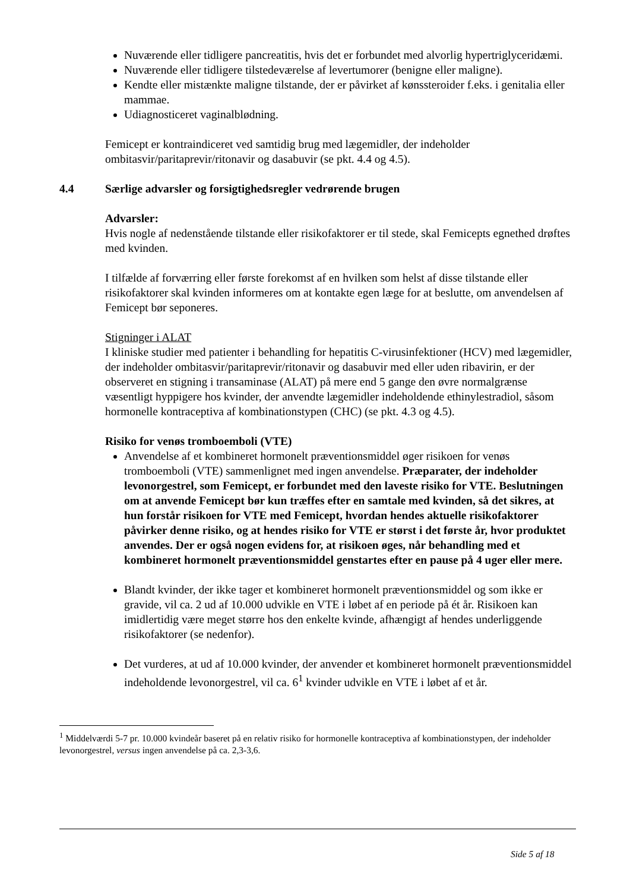Nuværende eller tidligere pancreatitis, hvis det er forbundet med alvorlig hypertriglyceridæmi.
Nuværende eller tidligere tilstedeværelse af levertumorer (benigne eller maligne).
Kendte eller mistænkte maligne tilstande, der er påvirket af kønssteroider f.eks. i genitalia eller mammae.
Udiagnosticeret vaginalblødning.
Femicept er kontraindiceret ved samtidig brug med lægemidler, der indeholder ombitasvir/paritaprevir/ritonavir og dasabuvir (se pkt. 4.4 og 4.5).
4.4 Særlige advarsler og forsigtighedsregler vedrørende brugen
Advarsler:
Hvis nogle af nedenstående tilstande eller risikofaktorer er til stede, skal Femicepts egnethed drøftes med kvinden.
I tilfælde af forværring eller første forekomst af en hvilken som helst af disse tilstande eller risikofaktorer skal kvinden informeres om at kontakte egen læge for at beslutte, om anvendelsen af Femicept bør seponeres.
Stigninger i ALAT
I kliniske studier med patienter i behandling for hepatitis C-virusinfektioner (HCV) med lægemidler, der indeholder ombitasvir/paritaprevir/ritonavir og dasabuvir med eller uden ribavirin, er der observeret en stigning i transaminase (ALAT) på mere end 5 gange den øvre normalgrænse væsentligt hyppigere hos kvinder, der anvendte lægemidler indeholdende ethinylestradiol, såsom hormonelle kontraceptiva af kombinationstypen (CHC) (se pkt. 4.3 og 4.5).
Risiko for venøs tromboemboli (VTE)
Anvendelse af et kombineret hormonelt præventionsmiddel øger risikoen for venøs tromboemboli (VTE) sammenlignet med ingen anvendelse. Præparater, der indeholder levonorgestrel, som Femicept, er forbundet med den laveste risiko for VTE. Beslutningen om at anvende Femicept bør kun træffes efter en samtale med kvinden, så det sikres, at hun forstår risikoen for VTE med Femicept, hvordan hendes aktuelle risikofaktorer påvirker denne risiko, og at hendes risiko for VTE er størst i det første år, hvor produktet anvendes. Der er også nogen evidens for, at risikoen øges, når behandling med et kombineret hormonelt præventionsmiddel genstartes efter en pause på 4 uger eller mere.
Blandt kvinder, der ikke tager et kombineret hormonelt præventionsmiddel og som ikke er gravide, vil ca. 2 ud af 10.000 udvikle en VTE i løbet af en periode på ét år. Risikoen kan imidlertidig være meget større hos den enkelte kvinde, afhængigt af hendes underliggende risikofaktorer (se nedenfor).
Det vurderes, at ud af 10.000 kvinder, der anvender et kombineret hormonelt præventionsmiddel indeholdende levonorgestrel, vil ca. 6<sup>1</sup> kvinder udvikle en VTE i løbet af et år.
<sup>1</sup> Middelværdi 5-7 pr. 10.000 kvindeår baseret på en relativ risiko for hormonelle kontraceptiva af kombinationstypen, der indeholder levonorgestrel, versus ingen anvendelse på ca. 2,3-3,6.
Side 5 af 18